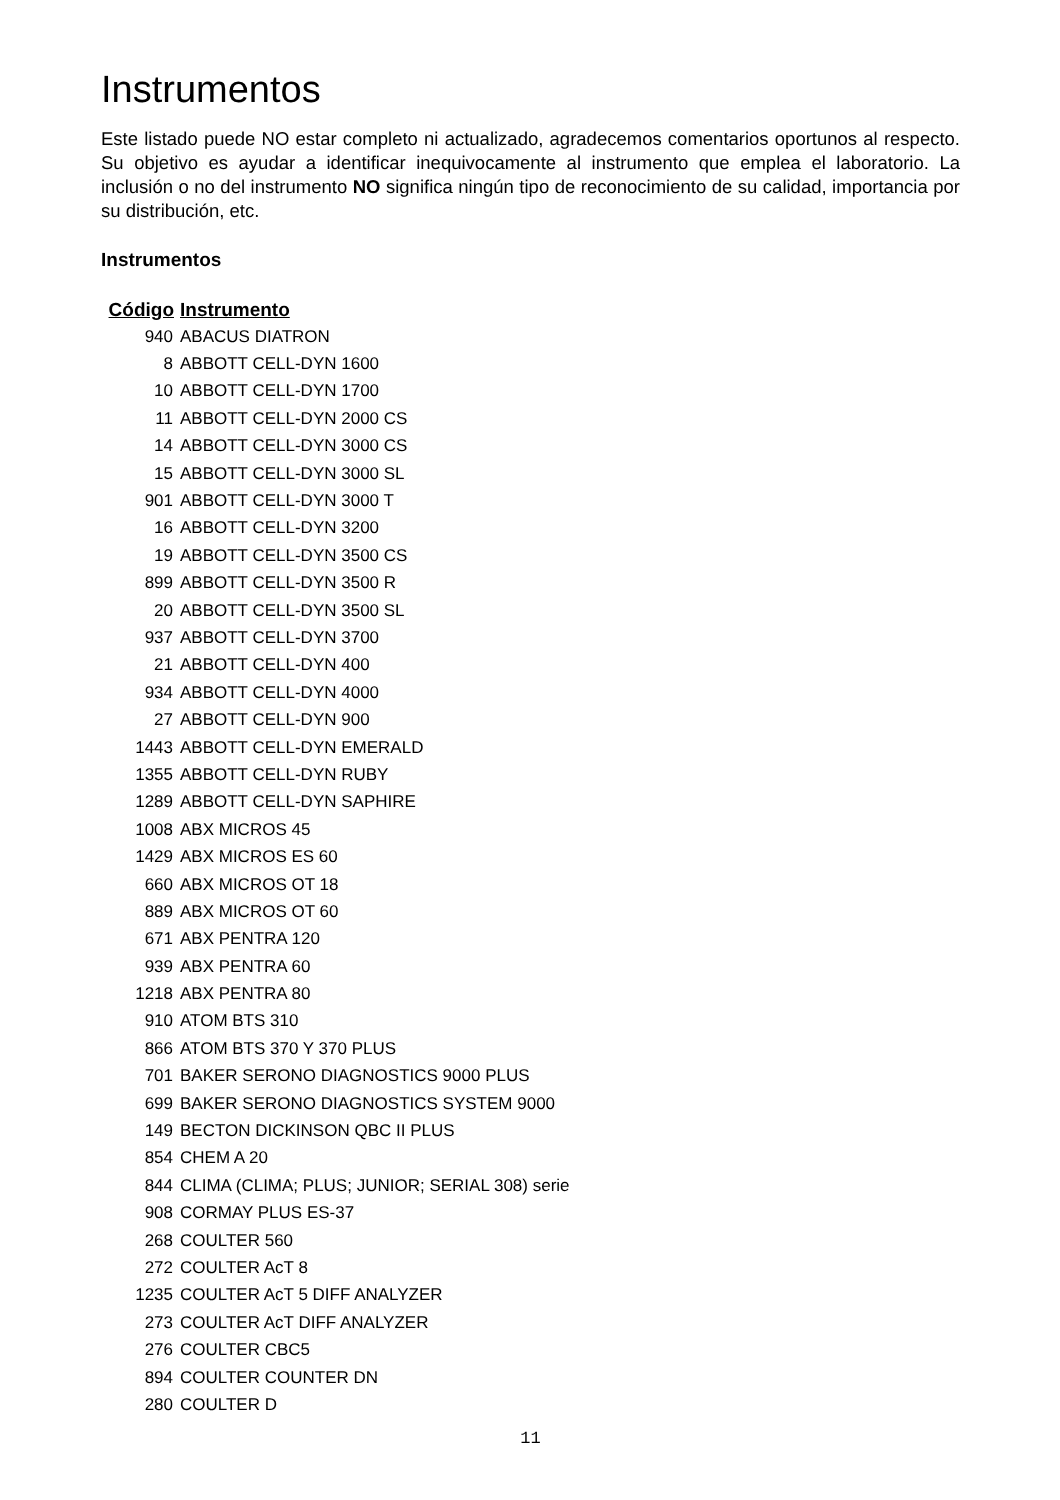Instrumentos
Este listado puede NO estar completo ni actualizado, agradecemos comentarios oportunos al respecto. Su objetivo es ayudar a identificar inequivocamente al instrumento que emplea el laboratorio. La inclusión o no del instrumento NO significa ningún tipo de reconocimiento de su calidad, importancia por su distribución, etc.
Instrumentos
| Código | Instrumento |
| --- | --- |
| 940 | ABACUS DIATRON |
| 8 | ABBOTT CELL-DYN 1600 |
| 10 | ABBOTT CELL-DYN 1700 |
| 11 | ABBOTT CELL-DYN 2000 CS |
| 14 | ABBOTT CELL-DYN 3000 CS |
| 15 | ABBOTT CELL-DYN 3000 SL |
| 901 | ABBOTT CELL-DYN 3000 T |
| 16 | ABBOTT CELL-DYN 3200 |
| 19 | ABBOTT CELL-DYN 3500 CS |
| 899 | ABBOTT CELL-DYN 3500 R |
| 20 | ABBOTT CELL-DYN 3500 SL |
| 937 | ABBOTT CELL-DYN 3700 |
| 21 | ABBOTT CELL-DYN 400 |
| 934 | ABBOTT CELL-DYN 4000 |
| 27 | ABBOTT CELL-DYN 900 |
| 1443 | ABBOTT CELL-DYN EMERALD |
| 1355 | ABBOTT CELL-DYN RUBY |
| 1289 | ABBOTT CELL-DYN SAPHIRE |
| 1008 | ABX MICROS 45 |
| 1429 | ABX MICROS ES 60 |
| 660 | ABX MICROS OT 18 |
| 889 | ABX MICROS OT 60 |
| 671 | ABX PENTRA 120 |
| 939 | ABX PENTRA 60 |
| 1218 | ABX PENTRA 80 |
| 910 | ATOM BTS 310 |
| 866 | ATOM BTS 370 Y 370 PLUS |
| 701 | BAKER SERONO DIAGNOSTICS 9000 PLUS |
| 699 | BAKER SERONO DIAGNOSTICS SYSTEM 9000 |
| 149 | BECTON DICKINSON QBC II PLUS |
| 854 | CHEM A 20 |
| 844 | CLIMA (CLIMA; PLUS; JUNIOR; SERIAL 308) serie |
| 908 | CORMAY PLUS ES-37 |
| 268 | COULTER 560 |
| 272 | COULTER AcT 8 |
| 1235 | COULTER AcT 5 DIFF ANALYZER |
| 273 | COULTER AcT DIFF ANALYZER |
| 276 | COULTER CBC5 |
| 894 | COULTER COUNTER DN |
| 280 | COULTER D |
11